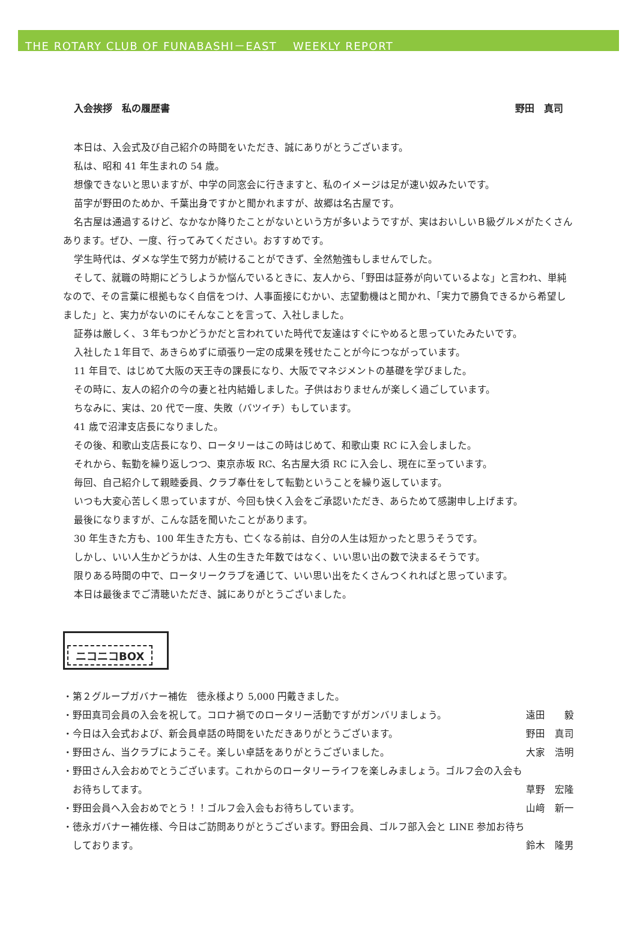THE ROTARY CLUB OF FUNABASHI－EAST　 WEEKLY REPORT
入会挨拶　私の履歴書 野田　真司
本日は、入会式及び自己紹介の時間をいただき、誠にありがとうございます。
私は、昭和 41 年生まれの 54 歳。
想像できないと思いますが、中学の同窓会に行きますと、私のイメージは足が速い奴みたいです。
苗字が野田のためか、千葉出身ですかと聞かれますが、故郷は名古屋です。
名古屋は通過するけど、なかなか降りたことがないという方が多いようですが、実はおいしいＢ級グルメがたくさんあります。ぜひ、一度、行ってみてください。おすすめです。
学生時代は、ダメな学生で努力が続けることができず、全然勉強もしませんでした。
そして、就職の時期にどうしようか悩んでいるときに、友人から、「野田は証券が向いているよな」と言われ、単純なので、その言葉に根拠もなく自信をつけ、人事面接にむかい、志望動機はと聞かれ、「実力で勝負できるから希望しました」と、実力がないのにそんなことを言って、入社しました。
証券は厳しく、３年もつかどうかだと言われていた時代で友達はすぐにやめると思っていたみたいです。
入社した１年目で、あきらめずに頑張り一定の成果を残せたことが今につながっています。
11 年目で、はじめて大阪の天王寺の課長になり、大阪でマネジメントの基礎を学びました。
その時に、友人の紹介の今の妻と社内結婚しました。子供はおりませんが楽しく過ごしています。
ちなみに、実は、20 代で一度、失敗（バツイチ）もしています。
41 歳で沼津支店長になりました。
その後、和歌山支店長になり、ロータリーはこの時はじめて、和歌山東 RC に入会しました。
それから、転勤を繰り返しつつ、東京赤坂 RC、名古屋大須 RC に入会し、現在に至っています。
毎回、自己紹介して親睦委員、クラブ奉仕をして転勤ということを繰り返しています。
いつも大変心苦しく思っていますが、今回も快く入会をご承認いただき、あらためて感謝申し上げます。
最後になりますが、こんな話を聞いたことがあります。
30 年生きた方も、100 年生きた方も、亡くなる前は、自分の人生は短かったと思うそうです。
しかし、いい人生かどうかは、人生の生きた年数ではなく、いい思い出の数で決まるそうです。
限りある時間の中で、ロータリークラブを通じて、いい思い出をたくさんつくれればと思っています。
本日は最後までご清聴いただき、誠にありがとうございました。
ニコニコBOX
・第２グループガバナー補佐　徳永様より 5,000 円戴きました。
・野田真司会員の入会を祝して。コロナ禍でのロータリー活動ですがガンバリましょう。 遠田　　毅
・今日は入会式および、新会員卓話の時間をいただきありがとうございます。 野田　真司
・野田さん、当クラブにようこそ。楽しい卓話をありがとうございました。 大家　浩明
・野田さん入会おめでとうございます。これからのロータリーライフを楽しみましょう。ゴルフ会の入会も
　お待ちしてます。 草野　宏隆
・野田会員へ入会おめでとう！！ゴルフ会入会もお待ちしています。 山﨑　新一
・徳永ガバナー補佐様、今日はご訪問ありがとうございます。野田会員、ゴルフ部入会と LINE 参加お待ち
　しております。 鈴木　隆男